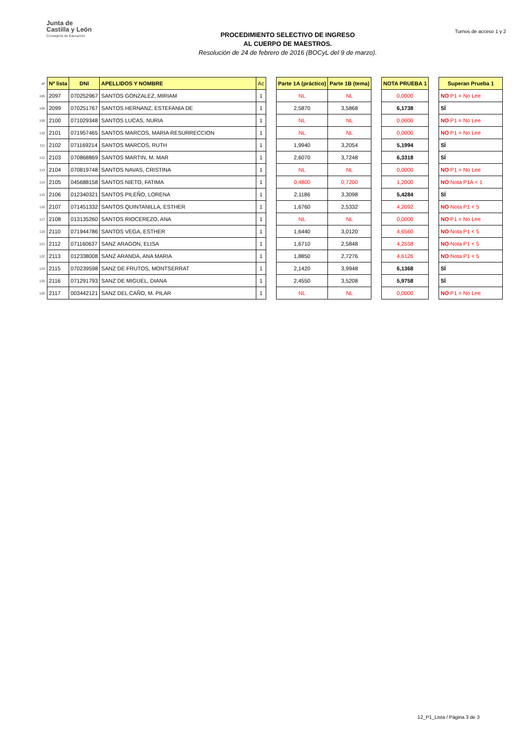Junta de
Castilla y León
Consejería de Educación
PROCEDIMIENTO SELECTIVO DE INGRESO
AL CUERPO DE MAESTROS.
Resolución de 24 de febrero de 2016 (BOCyL del 9 de marzo).
Turnos de acceso 1 y 2
| nº | Nº lista | DNI | APELLIDOS Y NOMBRE | Ac | | Parte 1A (práctico) | Parte 1B (tema) | | NOTA PRUEBA 1 | | Superan Prueba 1 |
| --- | --- | --- | --- | --- | --- | --- | --- | --- | --- | --- | --- |
| 106 | 2097 | 070252967 | SANTOS GONZALEZ, MIRIAM | 1 | | NL | NL | | 0,0000 | | NO P1 = No Lee |
| 108 | 2099 | 070251767 | SANTOS HERNANZ, ESTEFANIA DE | 1 | | 2,5870 | 3,5868 | | 6,1738 | | SÍ |
| 109 | 2100 | 071029348 | SANTOS LUCAS, NURIA | 1 | | NL | NL | | 0,0000 | | NO P1 = No Lee |
| 110 | 2101 | 071957465 | SANTOS MARCOS, MARIA RESURRECCION | 1 | | NL | NL | | 0,0000 | | NO P1 = No Lee |
| 111 | 2102 | 071169214 | SANTOS MARCOS, RUTH | 1 | | 1,9940 | 3,2054 | | 5,1994 | | SÍ |
| 112 | 2103 | 070868869 | SANTOS MARTIN, M. MAR | 1 | | 2,6070 | 3,7248 | | 6,3318 | | SÍ |
| 113 | 2104 | 070819748 | SANTOS NAVAS, CRISTINA | 1 | | NL | NL | | 0,0000 | | NO P1 = No Lee |
| 114 | 2105 | 045688158 | SANTOS NIETO, FATIMA | 1 | | 0,4800 | 0,7200 | | 1,2000 | | NO Nota P1A < 1 |
| 115 | 2106 | 012340321 | SANTOS PILEÑO, LORENA | 1 | | 2,1186 | 3,3098 | | 5,4284 | | SÍ |
| 116 | 2107 | 071451332 | SANTOS QUINTANILLA, ESTHER | 1 | | 1,6760 | 2,5332 | | 4,2092 | | NO Nota P1 < 5 |
| 117 | 2108 | 013135260 | SANTOS RIOCEREZO, ANA | 1 | | NL | NL | | 0,0000 | | NO P1 = No Lee |
| 119 | 2110 | 071944786 | SANTOS VEGA, ESTHER | 1 | | 1,6440 | 3,0120 | | 4,6560 | | NO Nota P1 < 5 |
| 121 | 2112 | 071160637 | SANZ ARAGON, ELISA | 1 | | 1,6710 | 2,5848 | | 4,2558 | | NO Nota P1 < 5 |
| 122 | 2113 | 012338008 | SANZ ARANDA, ANA MARIA | 1 | | 1,8850 | 2,7276 | | 4,6126 | | NO Nota P1 < 5 |
| 124 | 2115 | 070239598 | SANZ DE FRUTOS, MONTSERRAT | 1 | | 2,1420 | 3,9948 | | 6,1368 | | SÍ |
| 125 | 2116 | 071291793 | SANZ DE MIGUEL, DIANA | 1 | | 2,4550 | 3,5208 | | 5,9758 | | SÍ |
| 126 | 2117 | 003442121 | SANZ DEL CAÑO, M. PILAR | 1 | | NL | NL | | 0,0000 | | NO P1 = No Lee |
12_P1_Lista / Página 3 de 3